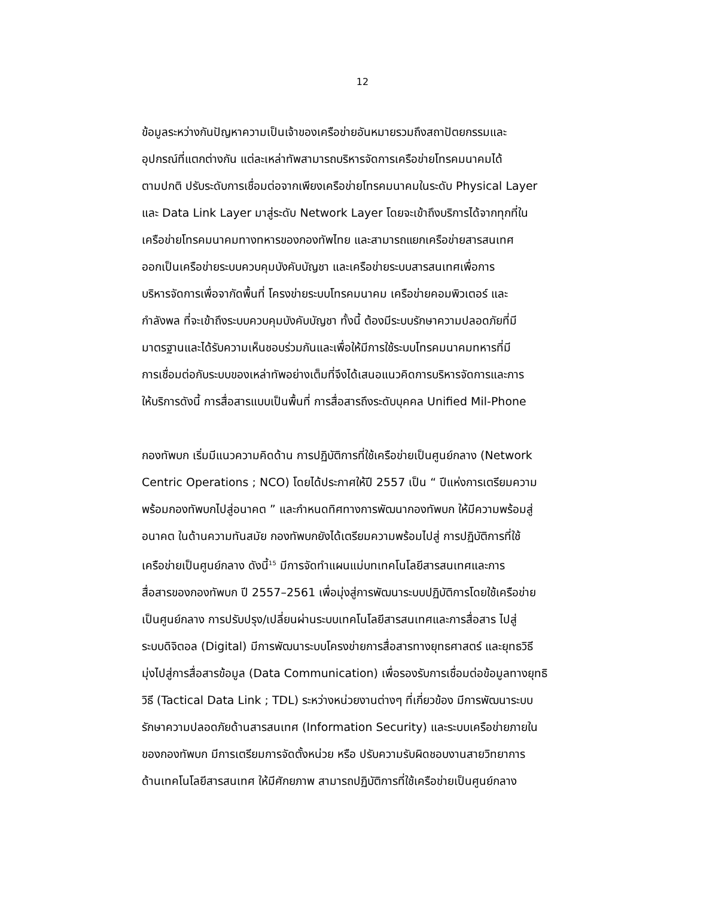12
ข้อมูลระหว่างกันปัญหาความเป็นเจ้าของเครือข่ายอันหมายรวมถึงสถาปัตยกรรมและ
อุปกรณ์ที่แตกต่างกัน แต่ละเหล่าทัพสามารถบริหารจัดการเครือข่ายโทรคมนาคมได้
ตามปกติ ปรับระดับการเชื่อมต่อจากเพียงเครือข่ายโทรคมนาคมในระดับ Physical Layer
และ Data Link Layer มาสู่ระดับ Network Layer โดยจะเข้าถึงบริการได้จากทุกที่ใน
เครือข่ายโทรคมนาคมทางทหารของกองทัพไทย และสามารถแยกเครือข่ายสารสนเทศ
ออกเป็นเครือข่ายระบบควบคุมบังคับบัญชา และเครือข่ายระบบสารสนเทศเพื่อการ
บริหารจัดการเพื่อจากัดพื้นที่ โครงข่ายระบบโทรคมนาคม เครือข่ายคอมพิวเตอร์ และ
กำลังพล ที่จะเข้าถึงระบบควบคุมบังคับบัญชา ทั้งนี้ ต้องมีระบบรักษาความปลอดภัยที่มี
มาตรฐานและได้รับความเห็นชอบร่วมกันและเพื่อให้มีการใช้ระบบโทรคมนาคมทหารที่มี
การเชื่อมต่อกับระบบของเหล่าทัพอย่างเต็มที่จึงได้เสนอแนวคิดการบริหารจัดการและการ
ให้บริการดังนี้ การสื่อสารแบบเป็นพื้นที่ การสื่อสารถึงระดับบุคคล Unified Mil-Phone
กองทัพบก เริ่มมีแนวความคิดด้าน การปฏิบัติการที่ใช้เครือข่ายเป็นศูนย์กลาง (Network
Centric Operations ; NCO) โดยได้ประกาศให้ปี 2557 เป็น “ ปีแห่งการเตรียมความ
พร้อมกองทัพบกไปสู่อนาคต ” และกำหนดทิศทางการพัฒนากองทัพบก ให้มีความพร้อมสู่
อนาคต ในด้านความทันสมัย กองทัพบกยังได้เตรียมความพร้อมไปสู่ การปฏิบัติการที่ใช้
เครือข่ายเป็นศูนย์กลาง ดังนี้<sup>15</sup> มีการจัดทำแผนแม่บทเทคโนโลยีสารสนเทศและการ
สื่อสารของกองทัพบก ปี 2557–2561 เพื่อมุ่งสู่การพัฒนาระบบปฏิบัติการโดยใช้เครือข่าย
เป็นศูนย์กลาง การปรับปรุง/เปลี่ยนผ่านระบบเทคโนโลยีสารสนเทศและการสื่อสาร ไปสู่
ระบบดิจิตอล (Digital) มีการพัฒนาระบบโครงข่ายการสื่อสารทางยุทธศาสตร์ และยุทธวิธี
มุ่งไปสู่การสื่อสารข้อมูล (Data Communication) เพื่อรองรับการเชื่อมต่อข้อมูลทางยุทธิ
วิธี (Tactical Data Link ; TDL) ระหว่างหน่วยงานต่างๆ ที่เกี่ยวข้อง มีการพัฒนาระบบ
รักษาความปลอดภัยด้านสารสนเทศ (Information Security) และระบบเครือข่ายภายใน
ของกองทัพบก มีการเตรียมการจัดตั้งหน่วย หรือ ปรับความรับผิดชอบงานสายวิทยาการ
ด้านเทคโนโลยีสารสนเทศ ให้มีศักยภาพ สามารถปฏิบัติการที่ใช้เครือข่ายเป็นศูนย์กลาง